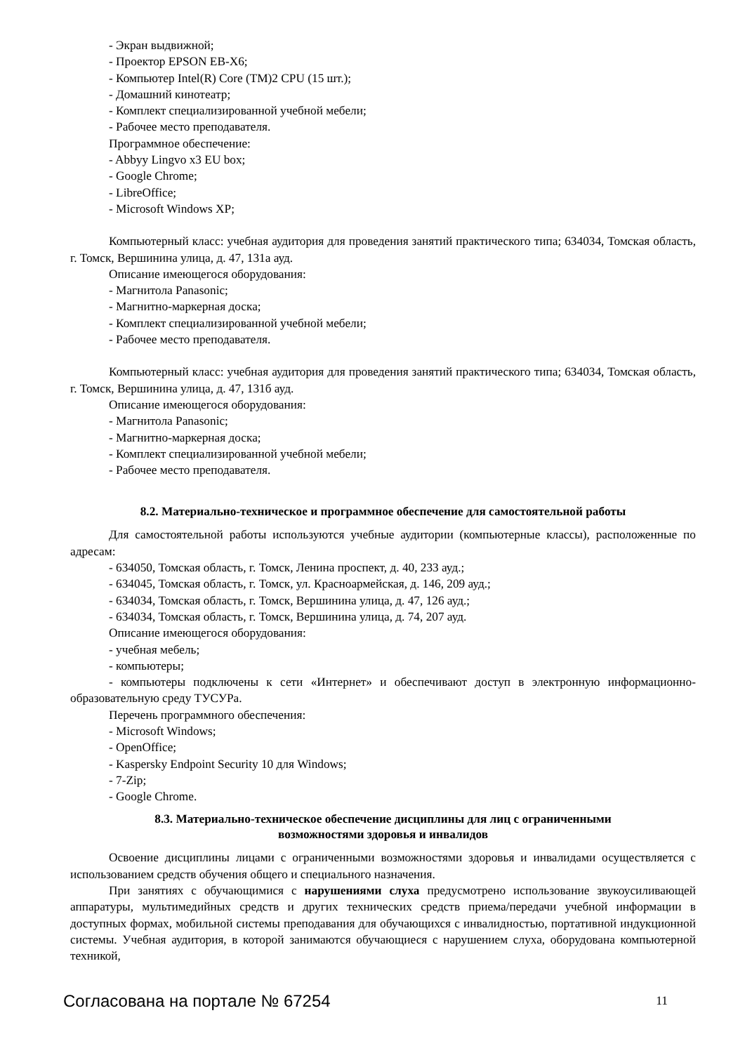- Экран выдвижной;
- Проектор EPSON EB-X6;
- Компьютер Intel(R) Core (TM)2 CPU (15 шт.);
- Домашний кинотеатр;
- Комплект специализированной учебной мебели;
- Рабочее место преподавателя.
Программное обеспечение:
- Abbyy Lingvo x3 EU box;
- Google Chrome;
- LibreOffice;
- Microsoft Windows XP;
Компьютерный класс: учебная аудитория для проведения занятий практического типа; 634034, Томская область, г. Томск, Вершинина улица, д. 47, 131а ауд.
Описание имеющегося оборудования:
- Магнитола Panasonic;
- Магнитно-маркерная доска;
- Комплект специализированной учебной мебели;
- Рабочее место преподавателя.
Компьютерный класс: учебная аудитория для проведения занятий практического типа; 634034, Томская область, г. Томск, Вершинина улица, д. 47, 131б ауд.
Описание имеющегося оборудования:
- Магнитола Panasonic;
- Магнитно-маркерная доска;
- Комплект специализированной учебной мебели;
- Рабочее место преподавателя.
8.2. Материально-техническое и программное обеспечение для самостоятельной работы
Для самостоятельной работы используются учебные аудитории (компьютерные классы), расположенные по адресам:
- 634050, Томская область, г. Томск, Ленина проспект, д. 40, 233 ауд.;
- 634045, Томская область, г. Томск, ул. Красноармейская, д. 146, 209 ауд.;
- 634034, Томская область, г. Томск, Вершинина улица, д. 47, 126 ауд.;
- 634034, Томская область, г. Томск, Вершинина улица, д. 74, 207 ауд.
Описание имеющегося оборудования:
- учебная мебель;
- компьютеры;
- компьютеры подключены к сети «Интернет» и обеспечивают доступ в электронную информационно-образовательную среду ТУСУРа.
Перечень программного обеспечения:
- Microsoft Windows;
- OpenOffice;
- Kaspersky Endpoint Security 10 для Windows;
- 7-Zip;
- Google Chrome.
8.3. Материально-техническое обеспечение дисциплины для лиц с ограниченными
возможностями здоровья и инвалидов
Освоение дисциплины лицами с ограниченными возможностями здоровья и инвалидами осуществляется с использованием средств обучения общего и специального назначения.
При занятиях с обучающимися с нарушениями слуха предусмотрено использование звукоусиливающей аппаратуры, мультимедийных средств и других технических средств приема/передачи учебной информации в доступных формах, мобильной системы преподавания для обучающихся с инвалидностью, портативной индукционной системы. Учебная аудитория, в которой занимаются обучающиеся с нарушением слуха, оборудована компьютерной техникой,
Согласована на портале № 67254 11